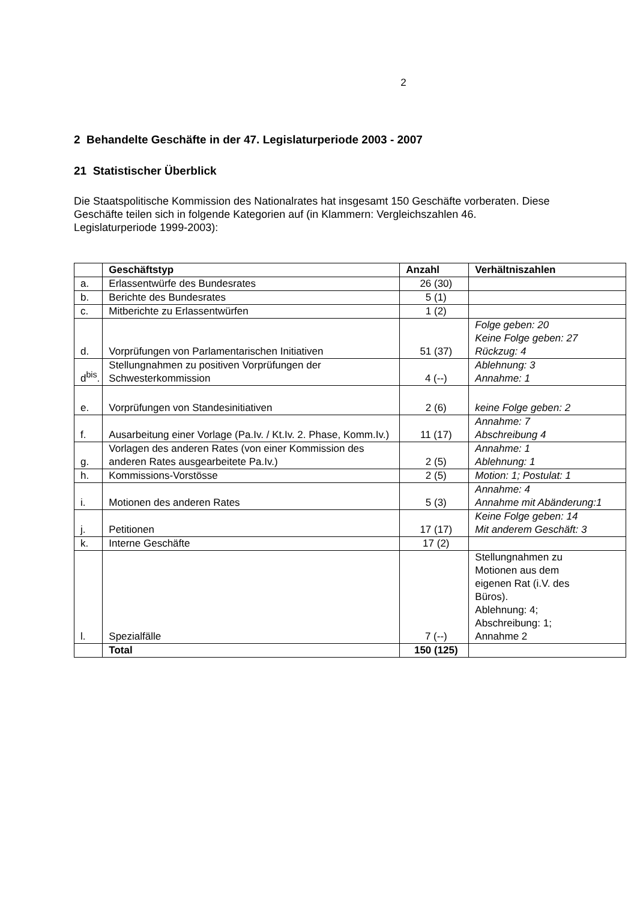2
2 Behandelte Geschäfte in der 47. Legislaturperiode 2003 - 2007
21 Statistischer Überblick
Die Staatspolitische Kommission des Nationalrates hat insgesamt 150 Geschäfte vorberaten. Diese Geschäfte teilen sich in folgende Kategorien auf (in Klammern: Vergleichszahlen 46. Legislaturperiode 1999-2003):
| | Geschäftstyp | Anzahl | Verhältniszahlen |
| --- | --- | --- | --- |
| a. | Erlassentwürfe des Bundesrates | 26 (30) | |
| b. | Berichte des Bundesrates | 5 (1) | |
| c. | Mitberichte zu Erlassentwürfen | 1 (2) | |
| d. | Vorprüfungen von Parlamentarischen Initiativen | 51 (37) | Folge geben: 20 Keine Folge geben: 27 Rückzug: 4 |
| d<sup>bis</sup>. | Stellungnahmen zu positiven Vorprüfungen der Schwesterkommission | 4 (--) | Ablehnung: 3 Annahme: 1 |
| e. | Vorprüfungen von Standesinitiativen | 2 (6) | keine Folge geben: 2 |
| f. | Ausarbeitung einer Vorlage (Pa.Iv. / Kt.Iv. 2. Phase, Komm.Iv.) | 11 (17) | Annahme: 7 Abschreibung 4 |
| g. | Vorlagen des anderen Rates (von einer Kommission des anderen Rates ausgearbeitete Pa.Iv.) | 2 (5) | Annahme: 1 Ablehnung: 1 |
| h. | Kommissions-Vorstösse | 2 (5) | Motion: 1; Postulat: 1 |
| i. | Motionen des anderen Rates | 5 (3) | Annahme: 4 Annahme mit Abänderung:1 |
| j. | Petitionen | 17 (17) | Keine Folge geben: 14 Mit anderem Geschäft: 3 |
| k. | Interne Geschäfte | 17 (2) | |
| l. | Spezialfälle | 7 (--) | Stellungnahmen zu Motionen aus dem eigenen Rat (i.V. des Büros). Ablehnung: 4; Abschreibung: 1; Annahme 2 |
| | Total | 150 (125) | |